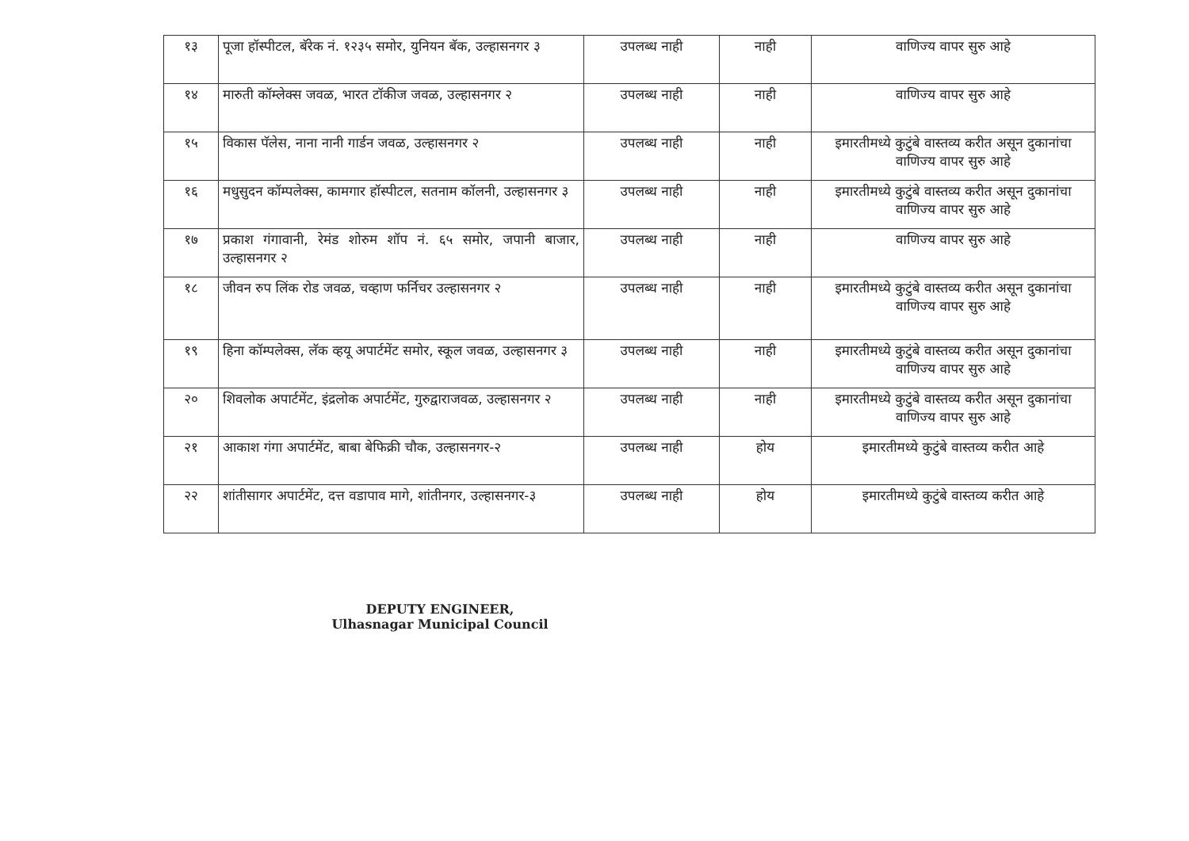| १३ | पूजा हॉस्पीटल, बॅरेक नं. १२३५ समोर, युनियन बॅक, उल्हासनगर ३ | उपलब्ध नाही | नाही | वाणिज्य वापर सुरु आहे |
| १४ | मारुती कॉम्लेक्स जवळ, भारत टॉकीज जवळ, उल्हासनगर २ | उपलब्ध नाही | नाही | वाणिज्य वापर सुरु आहे |
| १५ | विकास पॅलेस, नाना नानी गार्डन जवळ, उल्हासनगर २ | उपलब्ध नाही | नाही | इमारतीमध्ये कुटुंबे वास्तव्य करीत असून दुकानांचा वाणिज्य वापर सुरु आहे |
| १६ | मधुसुदन कॉम्पलेक्स, कामगार हॉस्पीटल, सतनाम कॉलनी, उल्हासनगर ३ | उपलब्ध नाही | नाही | इमारतीमध्ये कुटुंबे वास्तव्य करीत असून दुकानांचा वाणिज्य वापर सुरु आहे |
| १७ | प्रकाश गंगावानी, रेमंड शोरुम शॉप नं. ६५ समोर, जपानी बाजार, उल्हासनगर २ | उपलब्ध नाही | नाही | वाणिज्य वापर सुरु आहे |
| १८ | जीवन रुप लिंक रोड जवळ, चव्हाण फर्निचर उल्हासनगर २ | उपलब्ध नाही | नाही | इमारतीमध्ये कुटुंबे वास्तव्य करीत असून दुकानांचा वाणिज्य वापर सुरु आहे |
| १९ | हिना कॉम्पलेक्स, लॅक व्हयू अपार्टमेंट समोर, स्कूल जवळ, उल्हासनगर ३ | उपलब्ध नाही | नाही | इमारतीमध्ये कुटुंबे वास्तव्य करीत असून दुकानांचा वाणिज्य वापर सुरु आहे |
| २० | शिवलोक अपार्टमेंट, इंद्रलोक अपार्टमेंट, गुरुद्वाराजवळ, उल्हासनगर २ | उपलब्ध नाही | नाही | इमारतीमध्ये कुटुंबे वास्तव्य करीत असून दुकानांचा वाणिज्य वापर सुरु आहे |
| २१ | आकाश गंगा अपार्टमेंट, बाबा बेफिक्री चौक, उल्हासनगर-२ | उपलब्ध नाही | होय | इमारतीमध्ये कुटुंबे वास्तव्य करीत आहे |
| २२ | शांतीसागर अपार्टमेंट, दत्त वडापाव मागे, शांतीनगर, उल्हासनगर-३ | उपलब्ध नाही | होय | इमारतीमध्ये कुटुंबे वास्तव्य करीत आहे |
DEPUTY ENGINEER,
Ulhasnagar Municipal Council